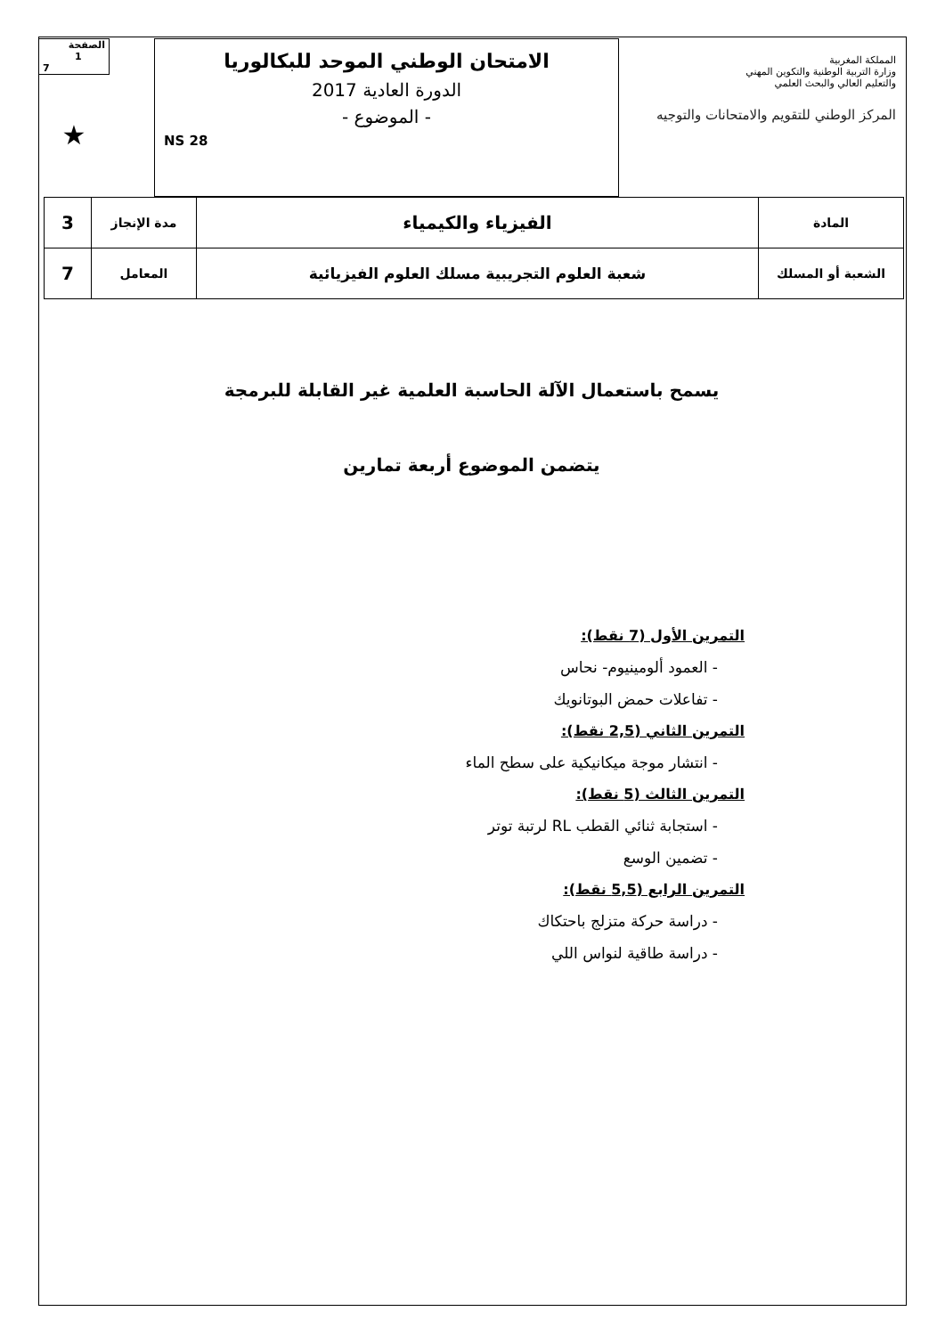الصفحة
1
7
★
الامتحان الوطني الموحد للبكالوريا
الدورة العادية 2017
- الموضوع -
NS 28
المملكة المغربية
وزارة التربية الوطنية والتكوين المهني
والتعليم العالي والبحث العلمي
المركز الوطني للتقويم والامتحانات والتوجيه
| المادة | الفيزياء والكيمياء | مدة الإنجاز | 3 |
| الشعبة أو المسلك | شعبة العلوم التجريبية مسلك العلوم الفيزيائية | المعامل | 7 |
يسمح باستعمال الآلة الحاسبة العلمية غير القابلة للبرمجة
يتضمن الموضوع أربعة تمارين
التمرين الأول (7 نقط):
- العمود ألومينيوم- نحاس
- تفاعلات حمض البوتانويك
التمرين الثاني (2,5 نقط):
- انتشار موجة ميكانيكية على سطح الماء
التمرين الثالث (5 نقط):
- استجابة ثنائي القطب RL لرتبة توتر
- تضمين الوسع
التمرين الرابع (5,5 نقط):
- دراسة حركة متزلج باحتكاك
- دراسة طاقية لنواس اللي